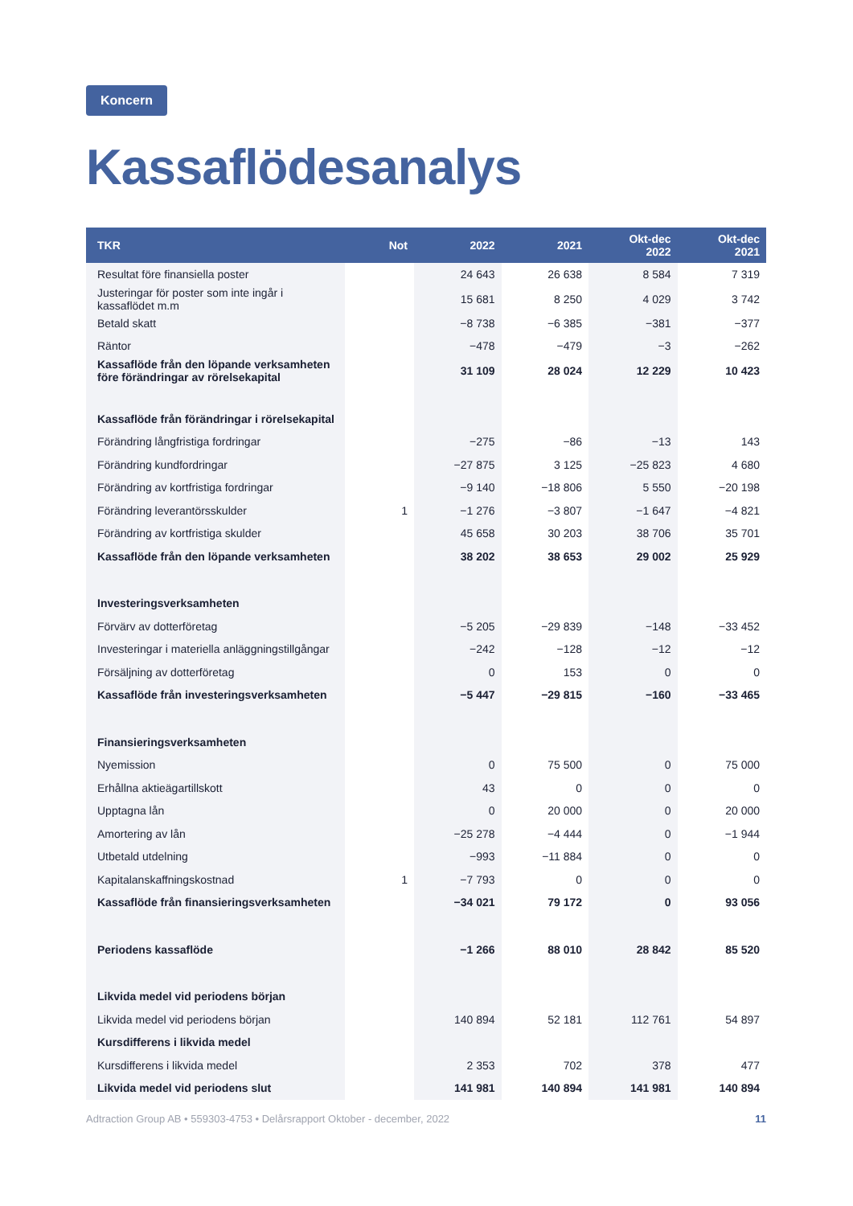Koncern
Kassaflödesanalys
| TKR | Not | 2022 | 2021 | Okt-dec 2022 | Okt-dec 2021 |
| --- | --- | --- | --- | --- | --- |
| Resultat före finansiella poster | | 24 643 | 26 638 | 8 584 | 7 319 |
| Justeringar för poster som inte ingår i kassaflödet m.m | | 15 681 | 8 250 | 4 029 | 3 742 |
| Betald skatt | | −8 738 | −6 385 | −381 | −377 |
| Räntor | | −478 | −479 | −3 | −262 |
| Kassaflöde från den löpande verksamheten före förändringar av rörelsekapital | | 31 109 | 28 024 | 12 229 | 10 423 |
| Kassaflöde från förändringar i rörelsekapital | | | | | |
| Förändring långfristiga fordringar | | −275 | −86 | −13 | 143 |
| Förändring kundfordringar | | −27 875 | 3 125 | −25 823 | 4 680 |
| Förändring av kortfristiga fordringar | | −9 140 | −18 806 | 5 550 | −20 198 |
| Förändring leverantörsskulder | 1 | −1 276 | −3 807 | −1 647 | −4 821 |
| Förändring av kortfristiga skulder | | 45 658 | 30 203 | 38 706 | 35 701 |
| Kassaflöde från den löpande verksamheten | | 38 202 | 38 653 | 29 002 | 25 929 |
| Investeringsverksamheten | | | | | |
| Förvärv av dotterföretag | | −5 205 | −29 839 | −148 | −33 452 |
| Investeringar i materiella anläggningstillgångar | | −242 | −128 | −12 | −12 |
| Försäljning av dotterföretag | | 0 | 153 | 0 | 0 |
| Kassaflöde från investeringsverksamheten | | −5 447 | −29 815 | −160 | −33 465 |
| Finansieringsverksamheten | | | | | |
| Nyemission | | 0 | 75 500 | 0 | 75 000 |
| Erhållna aktieägartillskott | | 43 | 0 | 0 | 0 |
| Upptagna lån | | 0 | 20 000 | 0 | 20 000 |
| Amortering av lån | | −25 278 | −4 444 | 0 | −1 944 |
| Utbetald utdelning | | −993 | −11 884 | 0 | 0 |
| Kapitalanskaffningskostnad | 1 | −7 793 | 0 | 0 | 0 |
| Kassaflöde från finansieringsverksamheten | | −34 021 | 79 172 | 0 | 93 056 |
| Periodens kassaflöde | | −1 266 | 88 010 | 28 842 | 85 520 |
| Likvida medel vid periodens början | | | | | |
| Likvida medel vid periodens början | | 140 894 | 52 181 | 112 761 | 54 897 |
| Kursdifferens i likvida medel | | | | | |
| Kursdifferens i likvida medel | | 2 353 | 702 | 378 | 477 |
| Likvida medel vid periodens slut | | 141 981 | 140 894 | 141 981 | 140 894 |
Adtraction Group AB • 559303-4753 • Delårsrapport Oktober - december, 2022 11